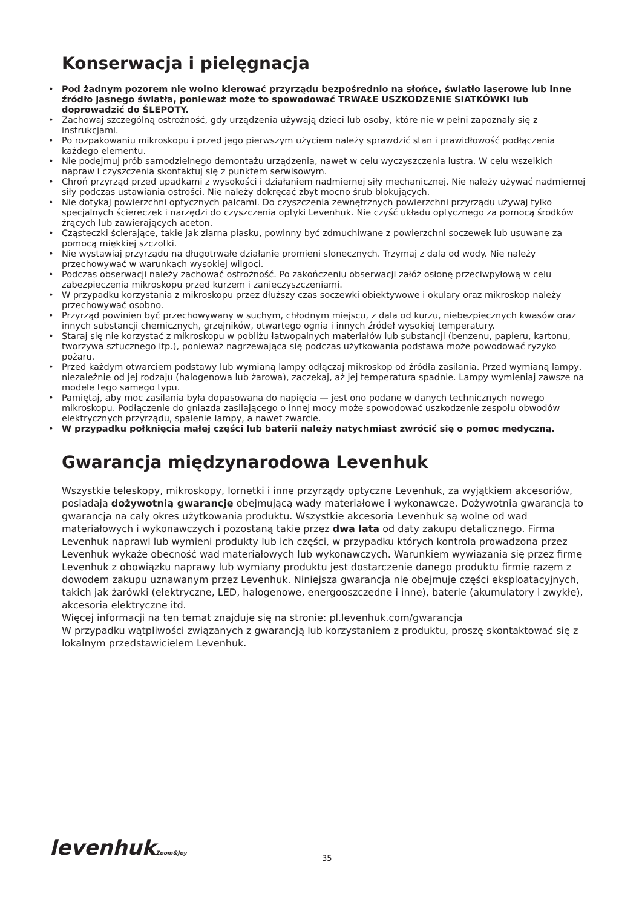Konserwacja i pielęgnacja
• Pod żadnym pozorem nie wolno kierować przyrządu bezpośrednio na słońce, światło laserowe lub inne źródło jasnego światła, ponieważ może to spowodować TRWAŁE USZKODZENIE SIATKÓWKI lub doprowadzić do ŚLEPOTY.
• Zachowaj szczególną ostrożność, gdy urządzenia używają dzieci lub osoby, które nie w pełni zapoznały się z instrukcjami.
• Po rozpakowaniu mikroskopu i przed jego pierwszym użyciem należy sprawdzić stan i prawidłowość podłączenia każdego elementu.
• Nie podejmuj prób samodzielnego demontażu urządzenia, nawet w celu wyczyszczenia lustra. W celu wszelkich napraw i czyszczenia skontaktuj się z punktem serwisowym.
• Chroń przyrząd przed upadkami z wysokości i działaniem nadmiernej siły mechanicznej. Nie należy używać nadmiernej siły podczas ustawiania ostrości. Nie należy dokręcać zbyt mocno śrub blokujących.
• Nie dotykaj powierzchni optycznych palcami. Do czyszczenia zewnętrznych powierzchni przyrządu używaj tylko specjalnych ściereczek i narzędzi do czyszczenia optyki Levenhuk. Nie czyść układu optycznego za pomocą środków żrących lub zawierających aceton.
• Cząsteczki ścierające, takie jak ziarna piasku, powinny być zdmuchiwane z powierzchni soczewek lub usuwane za pomocą miękkiej szczotki.
• Nie wystawiaj przyrządu na długotrwałe działanie promieni słonecznych. Trzymaj z dala od wody. Nie należy przechowywać w warunkach wysokiej wilgoci.
• Podczas obserwacji należy zachować ostrożność. Po zakończeniu obserwacji załóż osłonę przeciwpyłową w celu zabezpieczenia mikroskopu przed kurzem i zanieczyszczeniami.
• W przypadku korzystania z mikroskopu przez dłuższy czas soczewki obiektywowe i okulary oraz mikroskop należy przechowywać osobno.
• Przyrząd powinien być przechowywany w suchym, chłodnym miejscu, z dala od kurzu, niebezpiecznych kwasów oraz innych substancji chemicznych, grzejników, otwartego ognia i innych źródeł wysokiej temperatury.
• Staraj się nie korzystać z mikroskopu w pobliżu łatwopalnych materiałów lub substancji (benzenu, papieru, kartonu, tworzywa sztucznego itp.), ponieważ nagrzewająca się podczas użytkowania podstawa może powodować ryzyko pożaru.
• Przed każdym otwarciem podstawy lub wymianą lampy odłączaj mikroskop od źródła zasilania. Przed wymianą lampy, niezależnie od jej rodzaju (halogenowa lub żarowa), zaczekaj, aż jej temperatura spadnie. Lampy wymieniaj zawsze na modele tego samego typu.
• Pamiętaj, aby moc zasilania była dopasowana do napięcia — jest ono podane w danych technicznych nowego mikroskopu. Podłączenie do gniazda zasilającego o innej mocy może spowodować uszkodzenie zespołu obwodów elektrycznych przyrządu, spalenie lampy, a nawet zwarcie.
• W przypadku połknięcia małej części lub baterii należy natychmiast zwrócić się o pomoc medyczną.
Gwarancja międzynarodowa Levenhuk
Wszystkie teleskopy, mikroskopy, lornetki i inne przyrządy optyczne Levenhuk, za wyjątkiem akcesoriów, posiadają dożywotnią gwarancję obejmującą wady materiałowe i wykonawcze. Dożywotnia gwarancja to gwarancja na cały okres użytkowania produktu. Wszystkie akcesoria Levenhuk są wolne od wad materiałowych i wykonawczych i pozostaną takie przez dwa lata od daty zakupu detalicznego. Firma Levenhuk naprawi lub wymieni produkty lub ich części, w przypadku których kontrola prowadzona przez Levenhuk wykaże obecność wad materiałowych lub wykonawczych. Warunkiem wywiązania się przez firmę Levenhuk z obowiązku naprawy lub wymiany produktu jest dostarczenie danego produktu firmie razem z dowodem zakupu uznawanym przez Levenhuk. Niniejsza gwarancja nie obejmuje części eksploatacyjnych, takich jak żarówki (elektryczne, LED, halogenowe, energooszczędne i inne), baterie (akumulatory i zwykłe), akcesoria elektryczne itd.
Więcej informacji na ten temat znajduje się na stronie: pl.levenhuk.com/gwarancja
W przypadku wątpliwości związanych z gwarancją lub korzystaniem z produktu, proszę skontaktować się z lokalnym przedstawicielem Levenhuk.
levenhukZoom&Joy
35